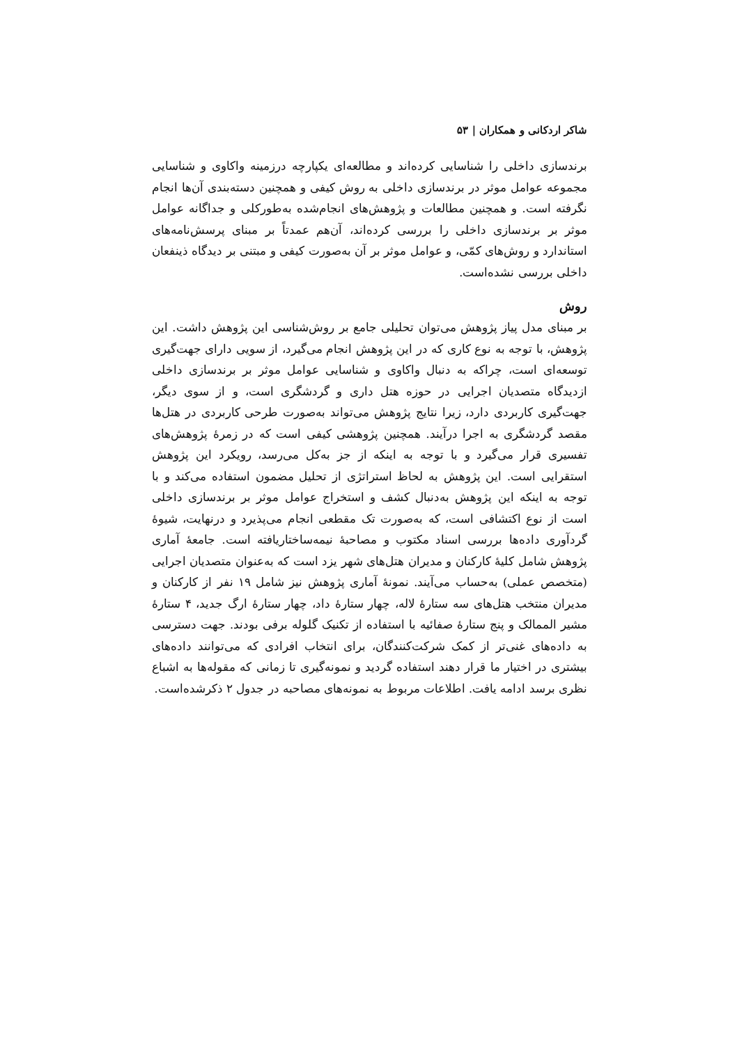شاکر اردکانی و همکاران | ۵۳
برندسازی داخلی را شناسایی کرده‌اند و مطالعه‌ای یکپارچه درزمینه واکاوی و شناسایی مجموعه عوامل موثر در برندسازی داخلی به روش کیفی و همچنین دسته‌بندی آن‌ها انجام نگرفته است. و همچنین مطالعات و پژوهش‌های انجام‌شده به‌طورکلی و جداگانه عوامل موثر بر برندسازی داخلی را بررسی کرده‌اند، آن‌هم عمدتاً بر مبنای پرسش‌نامه‌های استاندارد و روش‌های کمّی، و عوامل موثر بر آن به‌صورت کیفی و مبتنی بر دیدگاه ذینفعان داخلی بررسی نشده‌است.
روش
بر مبنای مدل پیاز پژوهش می‌توان تحلیلی جامع بر روش‌شناسی این پژوهش داشت. این پژوهش، با توجه به نوع کاری که در این پژوهش انجام می‌گیرد، از سویی دارای جهت‌گیری توسعه‌ای است، چراکه به دنبال واکاوی و شناسایی عوامل موثر بر برندسازی داخلی ازدیدگاه متصدیان اجرایی در حوزه هتل داری و گردشگری است، و از سوی دیگر، جهت‌گیری کاربردی دارد، زیرا نتایج پژوهش می‌تواند به‌صورت طرحی کاربردی در هتل‌ها مقصد گردشگری به اجرا درآیند. همچنین پژوهشی کیفی است که در زمرهٔ پژوهش‌های تفسیری قرار می‌گیرد و با توجه به اینکه از جز به‌کل می‌رسد، رویکرد این پژوهش استقرایی است. این پژوهش به لحاظ استراتژی از تحلیل مضمون استفاده می‌کند و با توجه به اینکه این پژوهش به‌دنبال کشف و استخراج عوامل موثر بر برندسازی داخلی است از نوع اکتشافی است، که به‌صورت تک مقطعی انجام می‌پذیرد و درنهایت، شیوهٔ گردآوری داده‌ها بررسی اسناد مکتوب و مصاحبهٔ نیمه‌ساختاریافته است. جامعهٔ آماری پژوهش شامل کلیهٔ کارکنان و مدیران هتل‌های شهر یزد است که به‌عنوان متصدیان اجرایی (متخصص عملی) به‌حساب می‌آیند. نمونهٔ آماری پژوهش نیز شامل ۱۹ نفر از کارکنان و مدیران منتخب هتل‌های سه ستارهٔ لاله، چهار ستارهٔ داد، چهار ستارهٔ ارگ جدید، ۴ ستارهٔ مشیر الممالک و پنج ستارهٔ صفائیه با استفاده از تکنیک گلوله برفی بودند. جهت دسترسی به داده‌های غنی‌تر از کمک شرکت‌کنندگان، برای انتخاب افرادی که می‌توانند داده‌های بیشتری در اختیار ما قرار دهند استفاده گردید و نمونه‌گیری تا زمانی که مقوله‌ها به اشباع نظری برسد ادامه یافت. اطلاعات مربوط به نمونه‌های مصاحبه در جدول ۲ ذکرشده‌است.